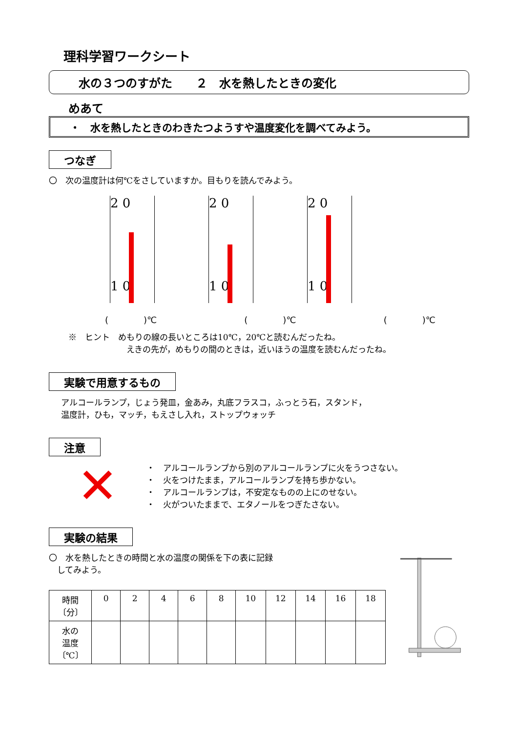理科学習ワークシート
水の３つのすがた　　２　水を熱したときの変化
めあて
・　水を熱したときのわきたつようすや温度変化を調べてみよう。
つなぎ
〇　次の温度計は何℃をさしていますか。目もりを読んでみよう。
2 0
1 0
2 0
1 0
2 0
1 0
(　　　　)℃ (　　　　)℃ (　　　　)℃
※　ヒント　めもりの線の長いところは10℃，20℃と読むんだったね。
　　　　　　　えきの先が，めもりの間のときは，近いほうの温度を読むんだったね。
実験で用意するもの
アルコールランプ，じょう発皿，金あみ，丸底フラスコ，ふっとう石，スタンド，
温度計，ひも，マッチ，もえさし入れ，ストップウォッチ
注意
✕
・　アルコールランプから別のアルコールランプに火をうつさない。
・　火をつけたまま，アルコールランプを持ち歩かない。
・　アルコールランプは，不安定なものの上にのせない。
・　火がついたままで、エタノールをつぎたさない。
実験の結果
〇　水を熱したときの時間と水の温度の関係を下の表に記録
　してみよう。
| 時間 〔分〕 | 0 | 2 | 4 | 6 | 8 | 10 | 12 | 14 | 16 | 18 |
| --- | --- | --- | --- | --- | --- | --- | --- | --- | --- | --- |
| 水の 温度 〔℃〕 | | | | | | | | | | |